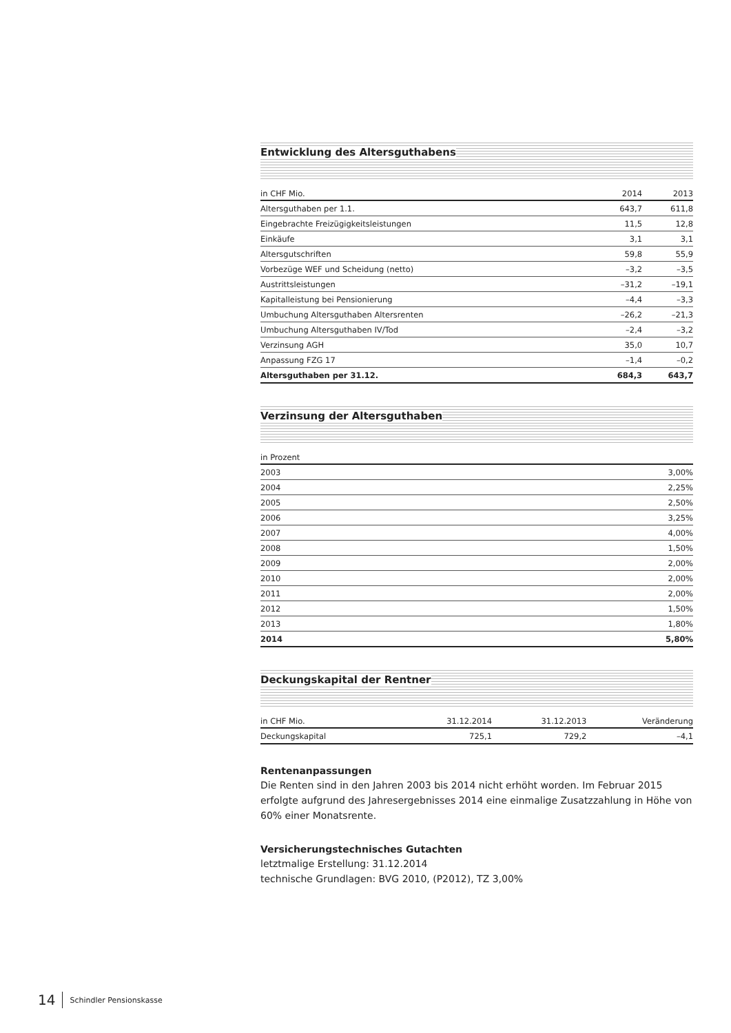Entwicklung des Altersguthabens
| in CHF Mio. | 2014 | 2013 |
| --- | --- | --- |
| Altersguthaben per 1.1. | 643,7 | 611,8 |
| Eingebrachte Freizügigkeitsleistungen | 11,5 | 12,8 |
| Einkäufe | 3,1 | 3,1 |
| Altersgutschriften | 59,8 | 55,9 |
| Vorbezüge WEF und Scheidung (netto) | –3,2 | –3,5 |
| Austrittsleistungen | –31,2 | –19,1 |
| Kapitalleistung bei Pensionierung | –4,4 | –3,3 |
| Umbuchung Altersguthaben Altersrenten | –26,2 | –21,3 |
| Umbuchung Altersguthaben IV/Tod | –2,4 | –3,2 |
| Verzinsung AGH | 35,0 | 10,7 |
| Anpassung FZG 17 | –1,4 | –0,2 |
| Altersguthaben per 31.12. | 684,3 | 643,7 |
Verzinsung der Altersguthaben
| in Prozent | |
| --- | --- |
| 2003 | 3,00% |
| 2004 | 2,25% |
| 2005 | 2,50% |
| 2006 | 3,25% |
| 2007 | 4,00% |
| 2008 | 1,50% |
| 2009 | 2,00% |
| 2010 | 2,00% |
| 2011 | 2,00% |
| 2012 | 1,50% |
| 2013 | 1,80% |
| 2014 | 5,80% |
Deckungskapital der Rentner
| in CHF Mio. | 31.12.2014 | 31.12.2013 | Veränderung |
| --- | --- | --- | --- |
| Deckungskapital | 725,1 | 729,2 | –4,1 |
Rentenanpassungen
Die Renten sind in den Jahren 2003 bis 2014 nicht erhöht worden. Im Februar 2015 erfolgte aufgrund des Jahresergebnisses 2014 eine einmalige Zusatzzahlung in Höhe von 60% einer Monatsrente.
Versicherungstechnisches Gutachten
letztmalige Erstellung: 31.12.2014
technische Grundlagen: BVG 2010, (P2012), TZ 3,00%
14 Schindler Pensionskasse